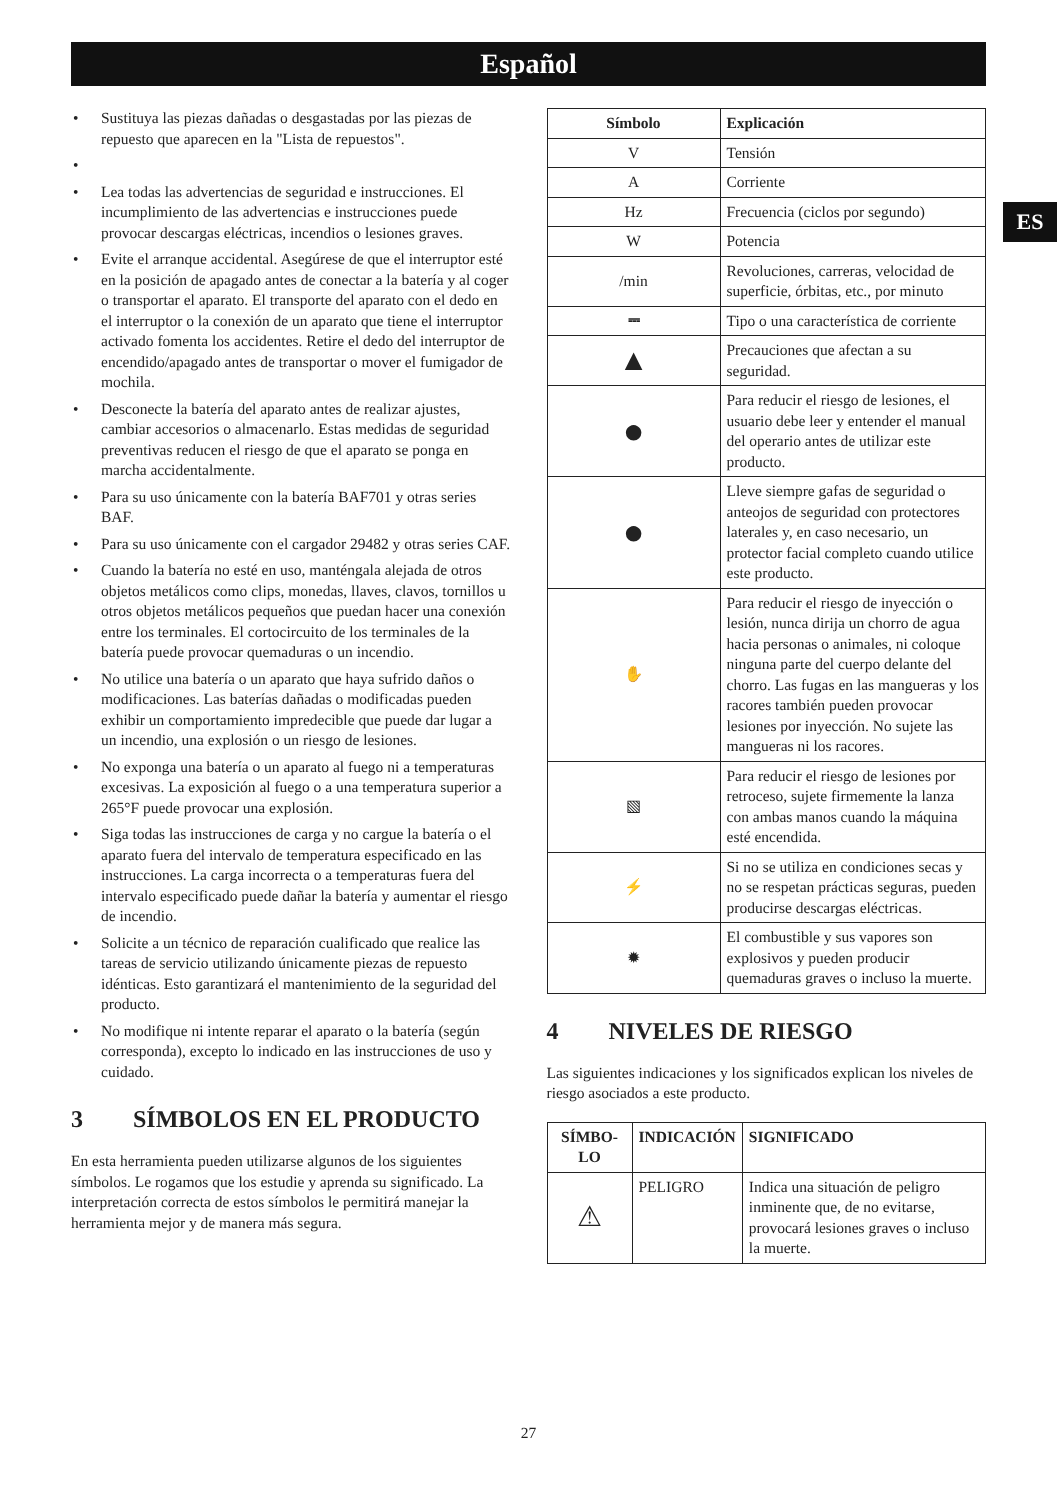Español
ES
• Sustituya las piezas dañadas o desgastadas por las piezas de repuesto que aparecen en la "Lista de repuestos".
• • Lea todas las advertencias de seguridad e instrucciones. El incumplimiento de las advertencias e instrucciones puede provocar descargas eléctricas, incendios o lesiones graves.
• Evite el arranque accidental. Asegúrese de que el interruptor esté en la posición de apagado antes de conectar a la batería y al coger o transportar el aparato. El transporte del aparato con el dedo en el interruptor o la conexión de un aparato que tiene el interruptor activado fomenta los accidentes. Retire el dedo del interruptor de encendido/apagado antes de transportar o mover el fumigador de mochila.
• Desconecte la batería del aparato antes de realizar ajustes, cambiar accesorios o almacenarlo. Estas medidas de seguridad preventivas reducen el riesgo de que el aparato se ponga en marcha accidentalmente.
• Para su uso únicamente con la batería BAF701 y otras series BAF.
• Para su uso únicamente con el cargador 29482 y otras series CAF.
• Cuando la batería no esté en uso, manténgala alejada de otros objetos metálicos como clips, monedas, llaves, clavos, tornillos u otros objetos metálicos pequeños que puedan hacer una conexión entre los terminales. El cortocircuito de los terminales de la batería puede provocar quemaduras o un incendio.
• No utilice una batería o un aparato que haya sufrido daños o modificaciones. Las baterías dañadas o modificadas pueden exhibir un comportamiento impredecible que puede dar lugar a un incendio, una explosión o un riesgo de lesiones.
• No exponga una batería o un aparato al fuego ni a temperaturas excesivas. La exposición al fuego o a una temperatura superior a 265°F puede provocar una explosión.
• Siga todas las instrucciones de carga y no cargue la batería o el aparato fuera del intervalo de temperatura especificado en las instrucciones. La carga incorrecta o a temperaturas fuera del intervalo especificado puede dañar la batería y aumentar el riesgo de incendio.
• Solicite a un técnico de reparación cualificado que realice las tareas de servicio utilizando únicamente piezas de repuesto idénticas. Esto garantizará el mantenimiento de la seguridad del producto.
• No modifique ni intente reparar el aparato o la batería (según corresponda), excepto lo indicado en las instrucciones de uso y cuidado.
3 SÍMBOLOS EN EL PRODUCTO
En esta herramienta pueden utilizarse algunos de los siguientes símbolos. Le rogamos que los estudie y aprenda su significado. La interpretación correcta de estos símbolos le permitirá manejar la herramienta mejor y de manera más segura.
| Símbolo | Explicación |
| --- | --- |
| V | Tensión |
| A | Corriente |
| Hz | Frecuencia (ciclos por segundo) |
| W | Potencia |
| /min | Revoluciones, carreras, velocidad de superficie, órbitas, etc., por minuto |
| ⎓ | Tipo o una característica de corriente |
| ▲ | Precauciones que afectan a su seguridad. |
| ● | Para reducir el riesgo de lesiones, el usuario debe leer y entender el manual del operario antes de utilizar este producto. |
| ● | Lleve siempre gafas de seguridad o anteojos de seguridad con protectores laterales y, en caso necesario, un protector facial completo cuando utilice este producto. |
| ✋ | Para reducir el riesgo de inyección o lesión, nunca dirija un chorro de agua hacia personas o animales, ni coloque ninguna parte del cuerpo delante del chorro. Las fugas en las mangueras y los racores también pueden provocar lesiones por inyección. No sujete las mangueras ni los racores. |
| ▧ | Para reducir el riesgo de lesiones por retroceso, sujete firmemente la lanza con ambas manos cuando la máquina esté encendida. |
| ⚡ | Si no se utiliza en condiciones secas y no se respetan prácticas seguras, pueden producirse descargas eléctricas. |
| ✹ | El combustible y sus vapores son explosivos y pueden producir quemaduras graves o incluso la muerte. |
4 NIVELES DE RIESGO
Las siguientes indicaciones y los significados explican los niveles de riesgo asociados a este producto.
| SÍMBO-LO | INDICACIÓN | SIGNIFICADO |
| --- | --- | --- |
| ⚠ | PELIGRO | Indica una situación de peligro inminente que, de no evitarse, provocará lesiones graves o incluso la muerte. |
27